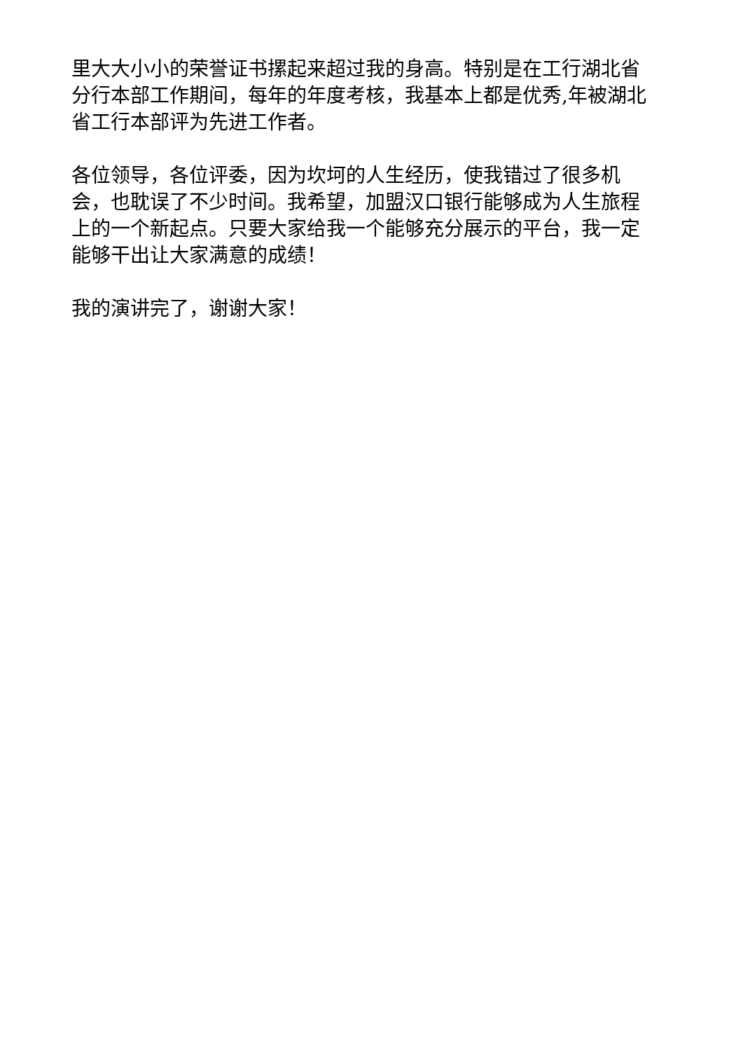里大大小小的荣誉证书摞起来超过我的身高。特别是在工行湖北省分行本部工作期间，每年的年度考核，我基本上都是优秀,年被湖北省工行本部评为先进工作者。
各位领导，各位评委，因为坎坷的人生经历，使我错过了很多机会，也耽误了不少时间。我希望，加盟汉口银行能够成为人生旅程上的一个新起点。只要大家给我一个能够充分展示的平台，我一定能够干出让大家满意的成绩！
我的演讲完了，谢谢大家！